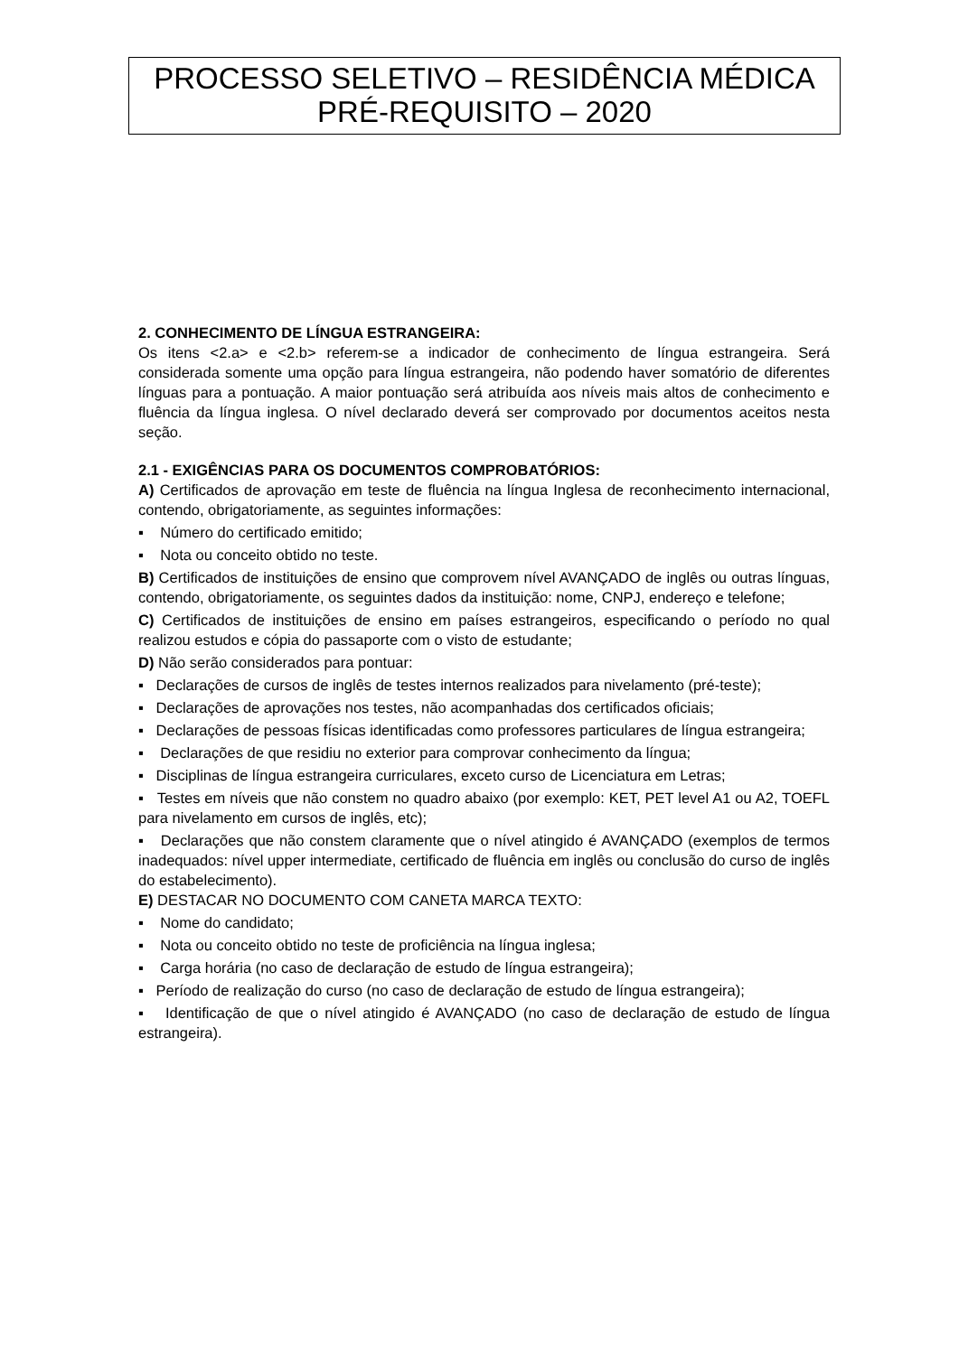PROCESSO SELETIVO – RESIDÊNCIA MÉDICA
PRÉ-REQUISITO – 2020
2. CONHECIMENTO DE LÍNGUA ESTRANGEIRA:
Os itens <2.a> e <2.b> referem-se a indicador de conhecimento de língua estrangeira. Será considerada somente uma opção para língua estrangeira, não podendo haver somatório de diferentes línguas para a pontuação. A maior pontuação será atribuída aos níveis mais altos de conhecimento e fluência da língua inglesa. O nível declarado deverá ser comprovado por documentos aceitos nesta seção.
2.1 - EXIGÊNCIAS PARA OS DOCUMENTOS COMPROBATÓRIOS:
A) Certificados de aprovação em teste de fluência na língua Inglesa de reconhecimento internacional, contendo, obrigatoriamente, as seguintes informações:
▪ Número do certificado emitido;
▪ Nota ou conceito obtido no teste.
B) Certificados de instituições de ensino que comprovem nível AVANÇADO de inglês ou outras línguas, contendo, obrigatoriamente, os seguintes dados da instituição: nome, CNPJ, endereço e telefone;
C) Certificados de instituições de ensino em países estrangeiros, especificando o período no qual realizou estudos e cópia do passaporte com o visto de estudante;
D) Não serão considerados para pontuar:
▪ Declarações de cursos de inglês de testes internos realizados para nivelamento (pré-teste);
▪ Declarações de aprovações nos testes, não acompanhadas dos certificados oficiais;
▪ Declarações de pessoas físicas identificadas como professores particulares de língua estrangeira;
▪ Declarações de que residiu no exterior para comprovar conhecimento da língua;
▪ Disciplinas de língua estrangeira curriculares, exceto curso de Licenciatura em Letras;
▪ Testes em níveis que não constem no quadro abaixo (por exemplo: KET, PET level A1 ou A2, TOEFL para nivelamento em cursos de inglês, etc);
▪ Declarações que não constem claramente que o nível atingido é AVANÇADO (exemplos de termos inadequados: nível upper intermediate, certificado de fluência em inglês ou conclusão do curso de inglês do estabelecimento).
E) DESTACAR NO DOCUMENTO COM CANETA MARCA TEXTO:
▪ Nome do candidato;
▪ Nota ou conceito obtido no teste de proficiência na língua inglesa;
▪ Carga horária (no caso de declaração de estudo de língua estrangeira);
▪ Período de realização do curso (no caso de declaração de estudo de língua estrangeira);
▪ Identificação de que o nível atingido é AVANÇADO (no caso de declaração de estudo de língua estrangeira).